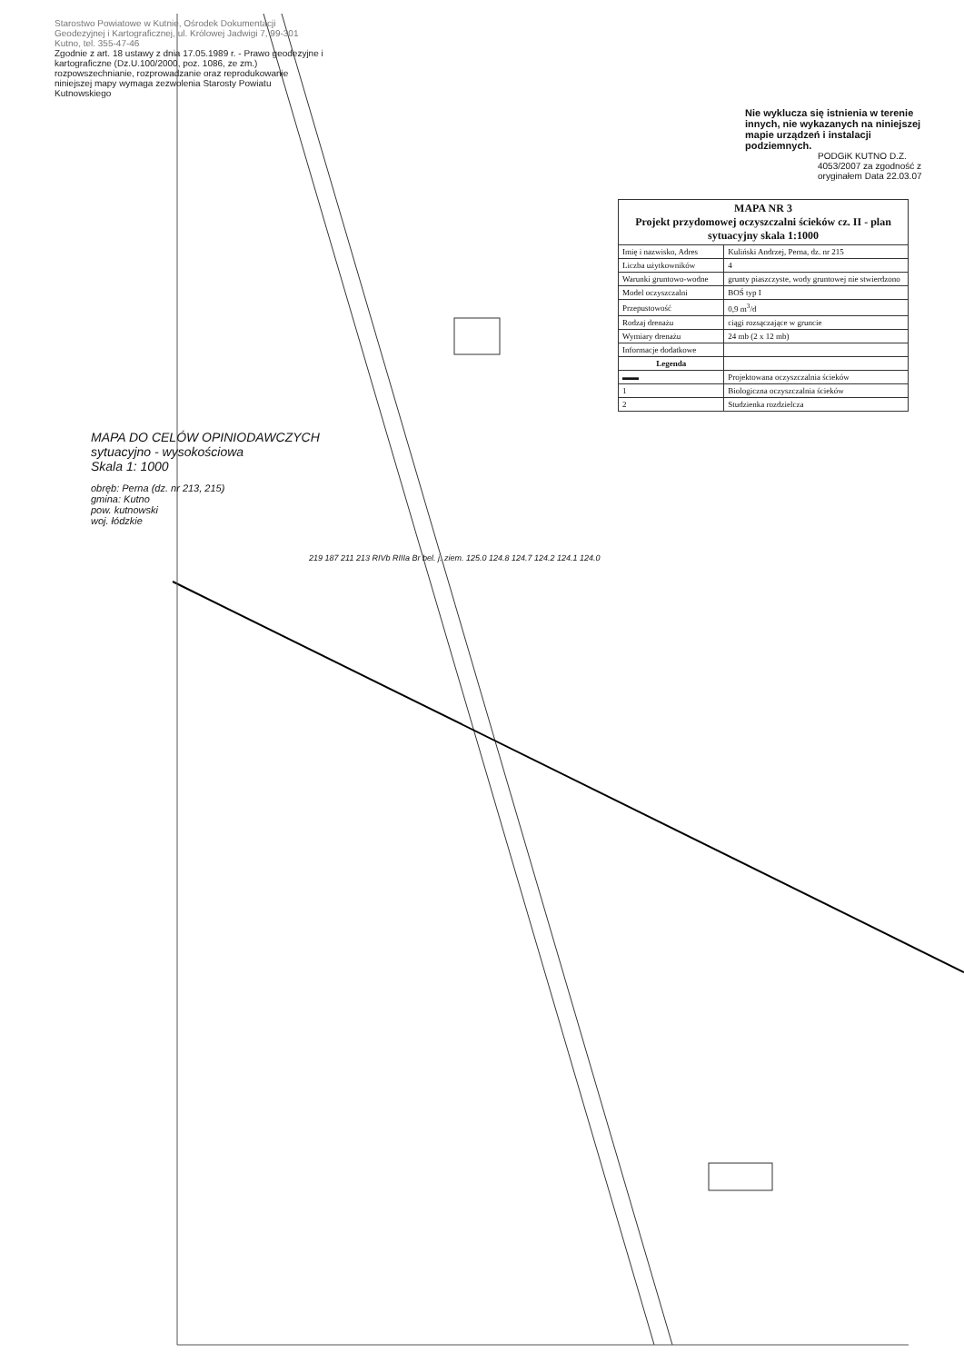Starostwo Powiatowe w Kutnie, Ośrodek Dokumentacji Geodezyjnej i Kartograficznej, ul. Królowej Jadwigi 7, 99-301 Kutno, tel. 355-47-46
Zgodnie z art. 18 ustawy z dnia 17.05.1989 r. - Prawo geodezyjne i kartograficzne (Dz.U.100/2000, poz. 1086, ze zm.) rozpowszechnianie, rozprowadzanie oraz reprodukowanie niniejszej mapy wymaga zezwolenia Starosty Powiatu Kutnowskiego
Nie wyklucza się istnienia w terenie innych, nie wykazanych na niniejszej mapie urządzeń i instalacji podziemnych.
PODGiK KUTNO D.Z. 4053/2007 za zgodność z oryginałem Data 22.03.07
| MAPA NR 3 Projekt przydomowej oczyszczalni ścieków cz. II - plan sytuacyjny skala 1:1000 | |
| --- | --- |
| Imię i nazwisko, Adres | Kuliński Andrzej, Perna, dz. nr 215 |
| Liczba użytkowników | 4 |
| Warunki gruntowo-wodne | grunty piaszczyste, wody gruntowej nie stwierdzono |
| Model oczyszczalni | BOŚ typ I |
| Przepustowość | 0,9 m<sup>3</sup>/d |
| Rodzaj drenażu | ciągi rozsączające w gruncie |
| Wymiary drenażu | 24 mb (2 x 12 mb) |
| Informacje dodatkowe | |
| Legenda | |
| ▬▬ | Projektowana oczyszczalnia ścieków |
| 1 | Biologiczna oczyszczalnia ścieków |
| 2 | Studzienka rozdzielcza |
MAPA DO CELÓW OPINIODAWCZYCH
sytuacyjno - wysokościowa
Skala 1: 1000
obręb: Perna (dz. nr 213, 215)
gmina: Kutno
pow. kutnowski
woj. łódzkie
219 187 211 213 RIVb RIIIa Br bel. j. ziem. 125.0 124.8 124.7 124.2 124.1 124.0